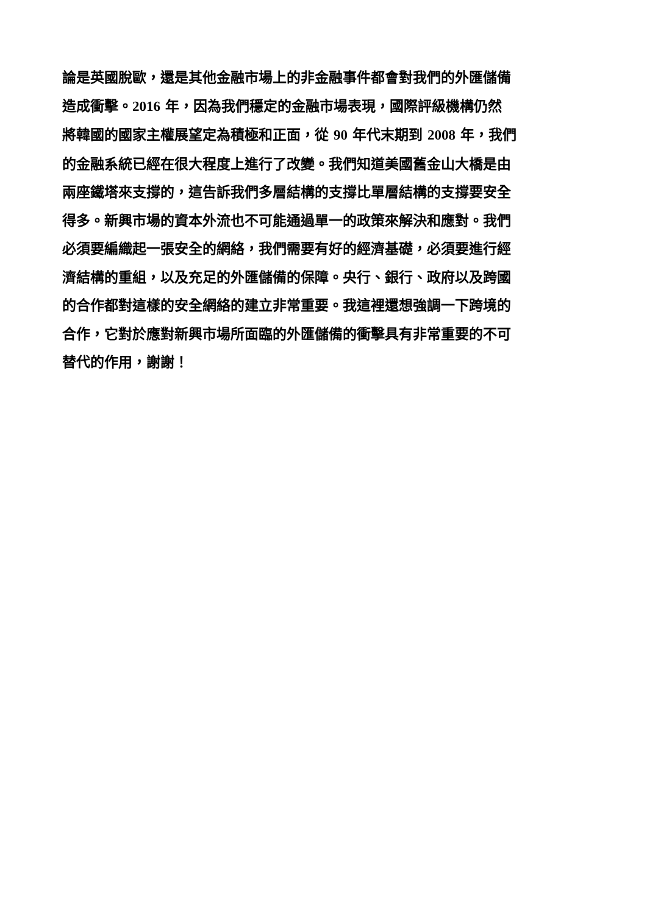論是英國脫歐，還是其他金融市場上的非金融事件都會對我們的外匯儲備
造成衝擊。2016 年，因為我們穩定的金融市場表現，國際評級機構仍然
將韓國的國家主權展望定為積極和正面，從 90 年代末期到 2008 年，我們
的金融系統已經在很大程度上進行了改變。我們知道美國舊金山大橋是由
兩座鐵塔來支撐的，這告訴我們多層結構的支撐比單層結構的支撐要安全
得多。新興市場的資本外流也不可能通過單一的政策來解決和應對。我們
必須要編織起一張安全的網絡，我們需要有好的經濟基礎，必須要進行經
濟結構的重組，以及充足的外匯儲備的保障。央行、銀行、政府以及跨國
的合作都對這樣的安全網絡的建立非常重要。我這裡還想強調一下跨境的
合作，它對於應對新興市場所面臨的外匯儲備的衝擊具有非常重要的不可
替代的作用，謝謝！